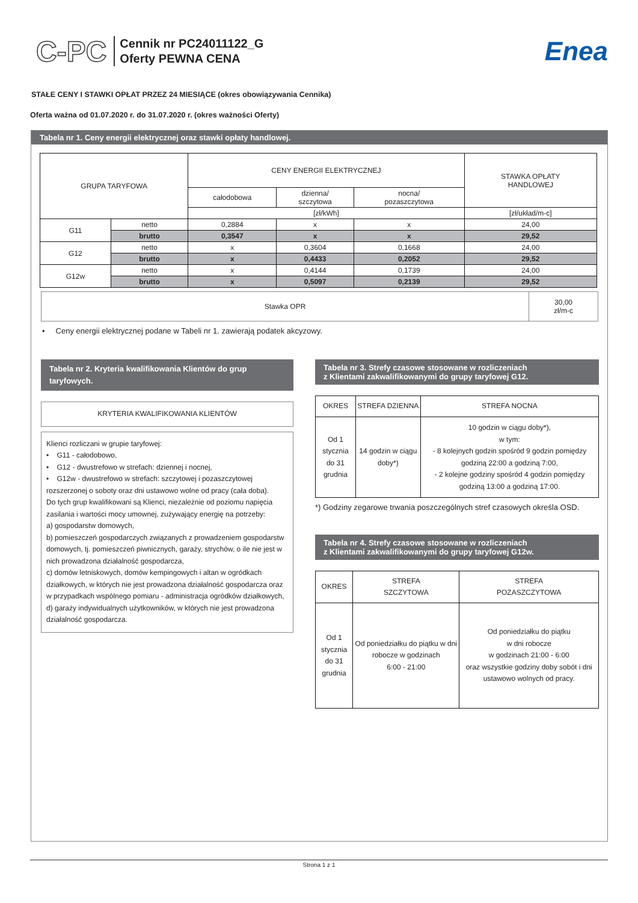C-PC
Cennik nr PC24011122_G
Oferty PEWNA CENA
Enea
STAŁE CENY I STAWKI OPŁAT PRZEZ 24 MIESIĄCE (okres obowiązywania Cennika)
Oferta ważna od 01.07.2020 r. do 31.07.2020 r. (okres ważności Oferty)
Tabela nr 1. Ceny energii elektrycznej oraz stawki opłaty handlowej.
| GRUPA TARYFOWA | | CENY ENERGII ELEKTRYCZNEJ | | | STAWKA OPŁATY HANDLOWEJ |
| --- | --- | --- | --- | --- | --- |
| | | całodobowa | dzienna/ szczytowa | nocna/ pozaszczytowa | |
| | | [zł/kWh] | | | [zł/układ/m-c] |
| G11 | netto | 0,2884 | x | x | 24,00 |
| | brutto | 0,3547 | x | x | 29,52 |
| G12 | netto | x | 0,3604 | 0,1668 | 24,00 |
| | brutto | x | 0,4433 | 0,2052 | 29,52 |
| G12w | netto | x | 0,4144 | 0,1739 | 24,00 |
| | brutto | x | 0,5097 | 0,2139 | 29,52 |
| Stawka OPR | 30,00 zł/m-c |
• Ceny energii elektrycznej podane w Tabeli nr 1. zawierają podatek akcyzowy.
Tabela nr 2. Kryteria kwalifikowania Klientów do grup taryfowych.
KRYTERIA KWALIFIKOWANIA KLIENTÓW
Klienci rozliczani w grupie taryfowej:
• G11 - całodobowo,
• G12 - dwustrefowo w strefach: dziennej i nocnej,
• G12w - dwustrefowo w strefach: szczytowej i pozaszczytowej rozszerzonej o soboty oraz dni ustawowo wolne od pracy (cała doba).
Do tych grup kwalifikowani są Klienci, niezależnie od poziomu napięcia zasilania i wartości mocy umownej, zużywający energię na potrzeby:
a) gospodarstw domowych,
b) pomieszczeń gospodarczych związanych z prowadzeniem gospodarstw domowych, tj. pomieszczeń piwnicznych, garaży, strychów, o ile nie jest w nich prowadzona działalność gospodarcza,
c) domów letniskowych, domów kempingowych i altan w ogródkach działkowych, w których nie jest prowadzona działalność gospodarcza oraz w przypadkach wspólnego pomiaru - administracja ogródków działkowych,
d) garaży indywidualnych użytkowników, w których nie jest prowadzona działalność gospodarcza.
Tabela nr 3. Strefy czasowe stosowane w rozliczeniach
z Klientami zakwalifikowanymi do grupy taryfowej G12.
| OKRES | STREFA DZIENNA | STREFA NOCNA |
| Od 1 stycznia do 31 grudnia | 14 godzin w ciągu doby*) | 10 godzin w ciągu doby*), w tym: - 8 kolejnych godzin spośród 9 godzin pomiędzy godziną 22:00 a godziną 7:00, - 2 kolejne godziny spośród 4 godzin pomiędzy godziną 13:00 a godziną 17:00. |
*) Godziny zegarowe trwania poszczególnych stref czasowych określa OSD.
Tabela nr 4. Strefy czasowe stosowane w rozliczeniach
z Klientami zakwalifikowanymi do grupy taryfowej G12w.
| OKRES | STREFA SZCZYTOWA | STREFA POZASZCZYTOWA |
| Od 1 stycznia do 31 grudnia | Od poniedziałku do piątku w dni robocze w godzinach 6:00 - 21:00 | Od poniedziałku do piątku w dni robocze w godzinach 21:00 - 6:00 oraz wszystkie godziny doby sobót i dni ustawowo wolnych od pracy. |
Strona 1 z 1